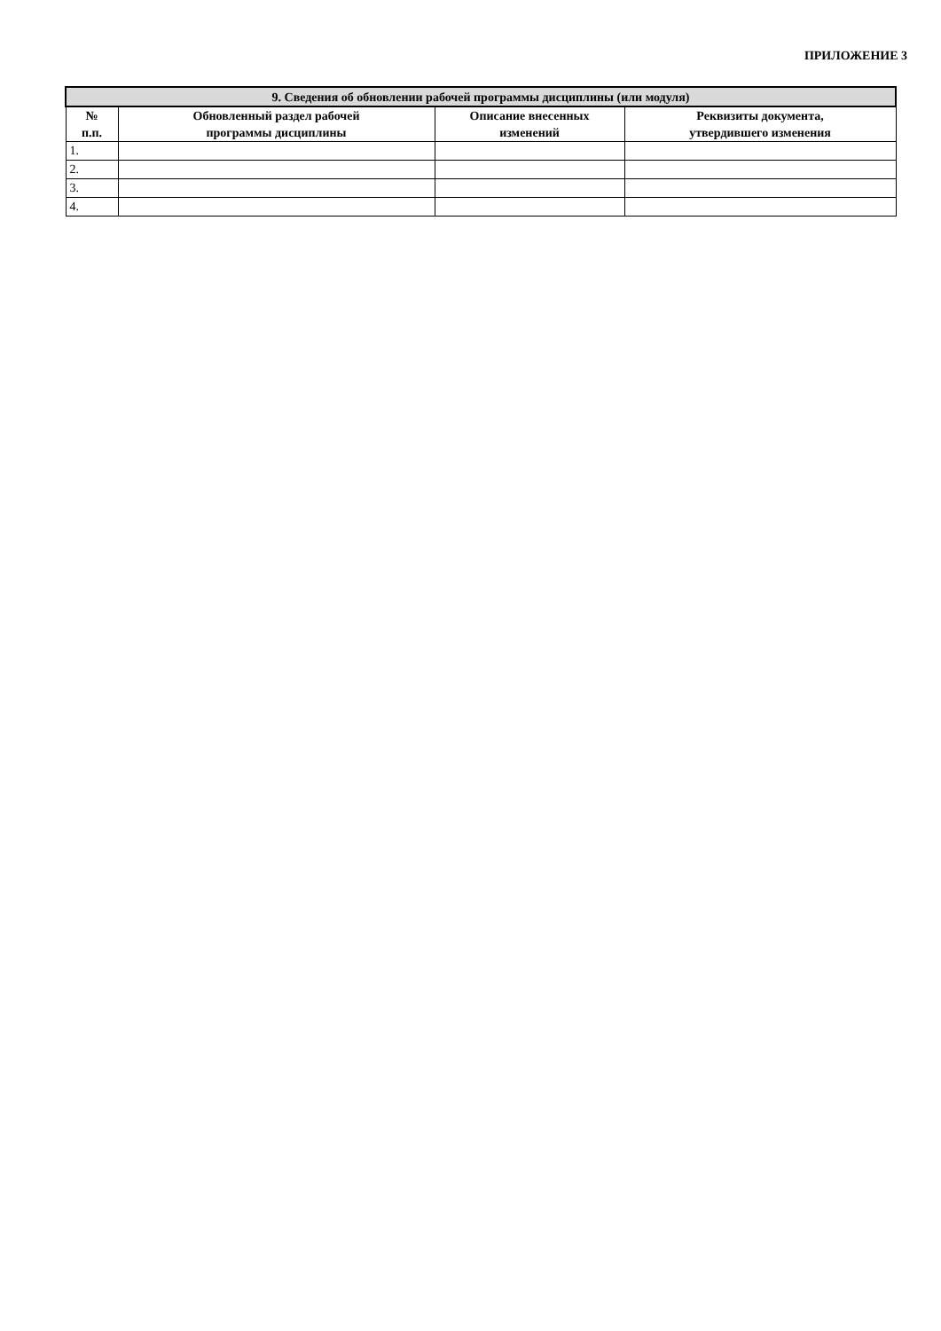ПРИЛОЖЕНИЕ 3
| 9. Сведения об обновлении рабочей программы дисциплины (или модуля) | | | |
| --- | --- | --- | --- |
| № п.п. | Обновленный раздел рабочей программы дисциплины | Описание внесенных изменений | Реквизиты документа, утвердившего изменения |
| 1. | | | |
| 2. | | | |
| 3. | | | |
| 4. | | | |